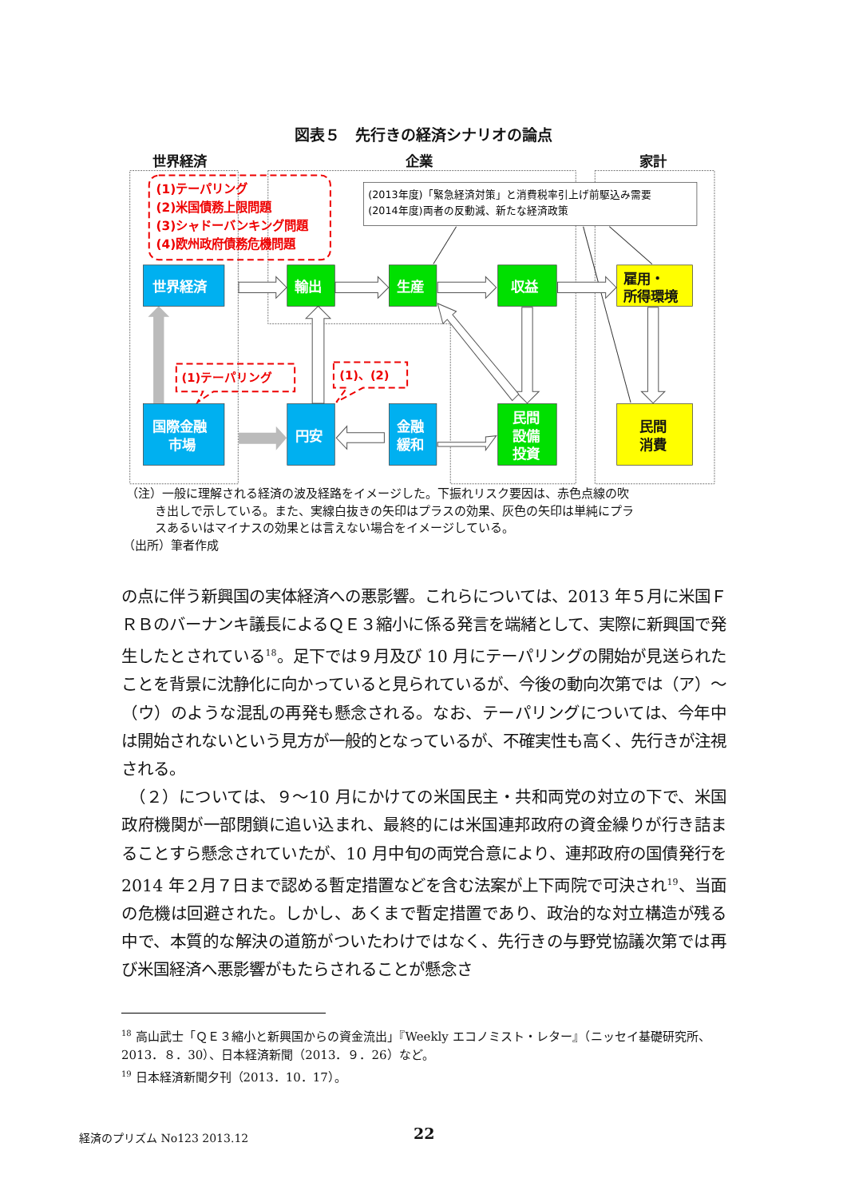図表５　先行きの経済シナリオの論点
世界経済
企業
家計
(1)テーパリング
(2)米国債務上限問題
(3)シャドーバンキング問題
(4)欧州政府債務危機問題
(2013年度)「緊急経済対策」と消費税率引上げ前駆込み需要
(2014年度)両者の反動減、新たな経済政策
(1)テーパリング
(1)、(2)
世界経済
国際金融
市場
輸出
生産
収益
円安
金融
緩和
民間
設備
投資
雇用・
所得環境
民間
消費
（注）一般に理解される経済の波及経路をイメージした。下振れリスク要因は、赤色点線の吹
き出しで示している。また、実線白抜きの矢印はプラスの効果、灰色の矢印は単純にプラ
スあるいはマイナスの効果とは言えない場合をイメージしている。
（出所）筆者作成
の点に伴う新興国の実体経済への悪影響。これらについては、2013 年５月に米国ＦＲＢのバーナンキ議長によるＱＥ３縮小に係る発言を端緒として、実際に新興国で発生したとされている<sup>18</sup>。足下では９月及び 10 月にテーパリングの開始が見送られたことを背景に沈静化に向かっていると見られているが、今後の動向次第では（ア）～（ウ）のような混乱の再発も懸念される。なお、テーパリングについては、今年中は開始されないという見方が一般的となっているが、不確実性も高く、先行きが注視される。
　（２）については、９～10 月にかけての米国民主・共和両党の対立の下で、米国政府機関が一部閉鎖に追い込まれ、最終的には米国連邦政府の資金繰りが行き詰まることすら懸念されていたが、10 月中旬の両党合意により、連邦政府の国債発行を 2014 年２月７日まで認める暫定措置などを含む法案が上下両院で可決され<sup>19</sup>、当面の危機は回避された。しかし、あくまで暫定措置であり、政治的な対立構造が残る中で、本質的な解決の道筋がついたわけではなく、先行きの与野党協議次第では再び米国経済へ悪影響がもたらされることが懸念さ
<sup>18</sup> 高山武士「ＱＥ３縮小と新興国からの資金流出」『Weekly エコノミスト・レター』（ニッセイ基礎研究所、2013．８．30）、日本経済新聞（2013．９．26）など。
<sup>19</sup> 日本経済新聞夕刊（2013．10．17）。
経済のプリズム No123 2013.12 22